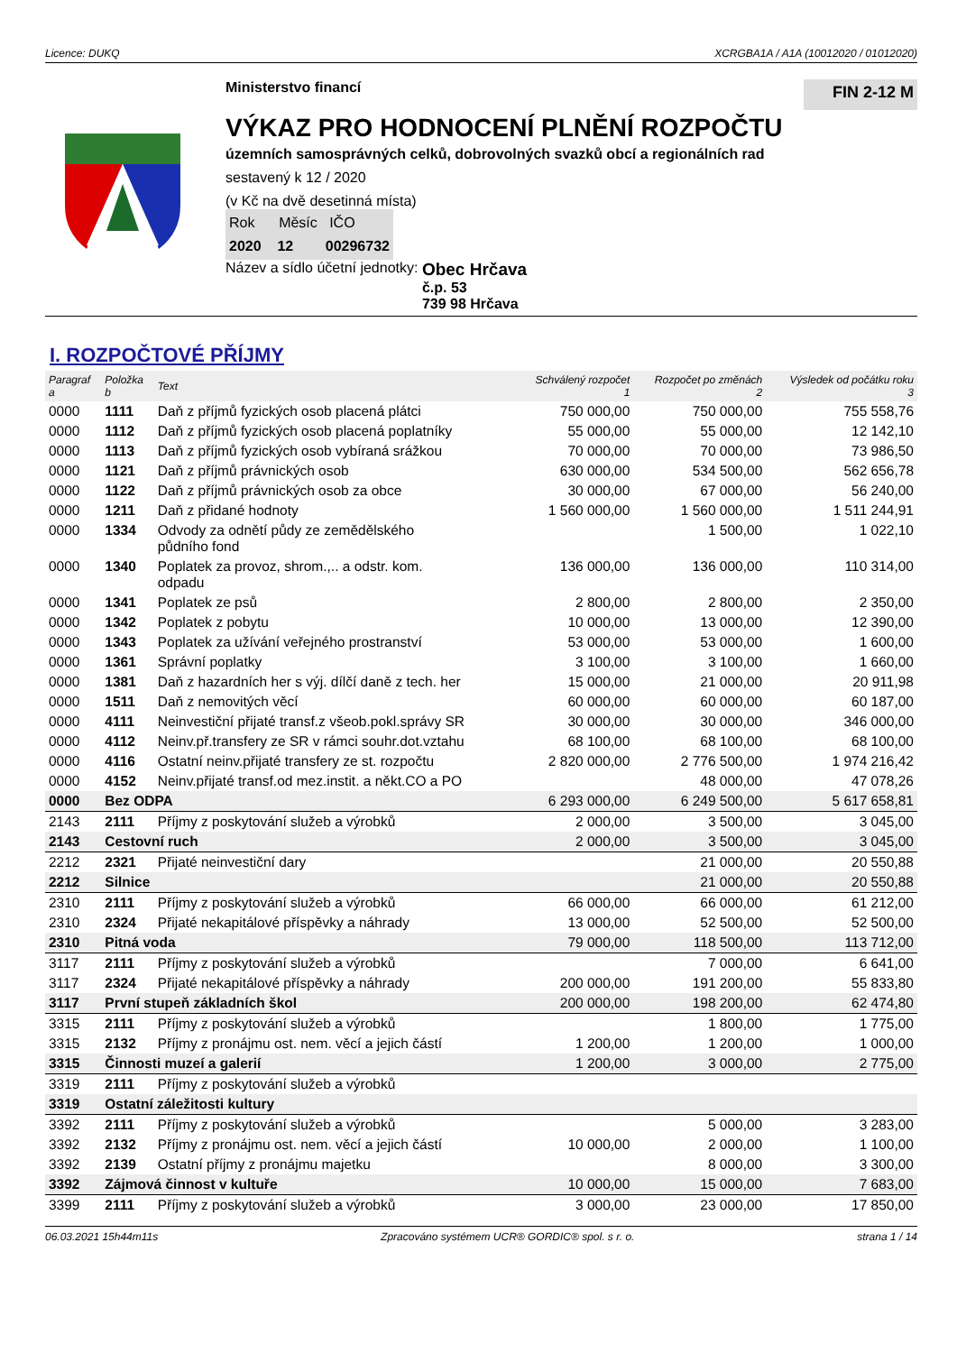Licence: DUKQ XCRGBA1A / A1A (10012020 / 01012020)
Ministerstvo financí
FIN 2-12 M
VÝKAZ PRO HODNOCENÍ PLNĚNÍ ROZPOČTU
územních samosprávných celků, dobrovolných svazků obcí a regionálních rad
sestavený k 12 / 2020
(v Kč na dvě desetinná místa)
Rok Měsíc IČO
2020 12 00296732
Název a sídlo účetní jednotky: Obec Hrčava
č.p. 53
739 98 Hrčava
I. ROZPOČTOVÉ PŘÍJMY
| Paragraf a | Položka b | Text | Schválený rozpočet 1 | Rozpočet po změnách 2 | Výsledek od počátku roku 3 |
| --- | --- | --- | --- | --- | --- |
| 0000 | 1111 | Daň z příjmů fyzických osob placená plátci | 750 000,00 | 750 000,00 | 755 558,76 |
| 0000 | 1112 | Daň z příjmů fyzických osob placená poplatníky | 55 000,00 | 55 000,00 | 12 142,10 |
| 0000 | 1113 | Daň z příjmů fyzických osob vybíraná srážkou | 70 000,00 | 70 000,00 | 73 986,50 |
| 0000 | 1121 | Daň z příjmů právnických osob | 630 000,00 | 534 500,00 | 562 656,78 |
| 0000 | 1122 | Daň z příjmů právnických osob za obce | 30 000,00 | 67 000,00 | 56 240,00 |
| 0000 | 1211 | Daň z přidané hodnoty | 1 560 000,00 | 1 560 000,00 | 1 511 244,91 |
| 0000 | 1334 | Odvody za odnětí půdy ze zemědělského půdního fond | | 1 500,00 | 1 022,10 |
| 0000 | 1340 | Poplatek za provoz, shrom.,.. a odstr. kom. odpadu | 136 000,00 | 136 000,00 | 110 314,00 |
| 0000 | 1341 | Poplatek ze psů | 2 800,00 | 2 800,00 | 2 350,00 |
| 0000 | 1342 | Poplatek z pobytu | 10 000,00 | 13 000,00 | 12 390,00 |
| 0000 | 1343 | Poplatek za užívání veřejného prostranství | 53 000,00 | 53 000,00 | 1 600,00 |
| 0000 | 1361 | Správní poplatky | 3 100,00 | 3 100,00 | 1 660,00 |
| 0000 | 1381 | Daň z hazardních her s výj. dílčí daně z tech. her | 15 000,00 | 21 000,00 | 20 911,98 |
| 0000 | 1511 | Daň z nemovitých věcí | 60 000,00 | 60 000,00 | 60 187,00 |
| 0000 | 4111 | Neinvestiční přijaté transf.z všeob.pokl.správy SR | 30 000,00 | 30 000,00 | 346 000,00 |
| 0000 | 4112 | Neinv.př.transfery ze SR v rámci souhr.dot.vztahu | 68 100,00 | 68 100,00 | 68 100,00 |
| 0000 | 4116 | Ostatní neinv.přijaté transfery ze st. rozpočtu | 2 820 000,00 | 2 776 500,00 | 1 974 216,42 |
| 0000 | 4152 | Neinv.přijaté transf.od mez.instit. a někt.CO a PO | | 48 000,00 | 47 078,26 |
| 0000 | Bez ODPA | | 6 293 000,00 | 6 249 500,00 | 5 617 658,81 |
| 2143 | 2111 | Příjmy z poskytování služeb a výrobků | 2 000,00 | 3 500,00 | 3 045,00 |
| 2143 | Cestovní ruch | | 2 000,00 | 3 500,00 | 3 045,00 |
| 2212 | 2321 | Přijaté neinvestiční dary | | 21 000,00 | 20 550,88 |
| 2212 | Silnice | | | 21 000,00 | 20 550,88 |
| 2310 | 2111 | Příjmy z poskytování služeb a výrobků | 66 000,00 | 66 000,00 | 61 212,00 |
| 2310 | 2324 | Přijaté nekapitálové příspěvky a náhrady | 13 000,00 | 52 500,00 | 52 500,00 |
| 2310 | Pitná voda | | 79 000,00 | 118 500,00 | 113 712,00 |
| 3117 | 2111 | Příjmy z poskytování služeb a výrobků | | 7 000,00 | 6 641,00 |
| 3117 | 2324 | Přijaté nekapitálové příspěvky a náhrady | 200 000,00 | 191 200,00 | 55 833,80 |
| 3117 | První stupeň základních škol | | 200 000,00 | 198 200,00 | 62 474,80 |
| 3315 | 2111 | Příjmy z poskytování služeb a výrobků | | 1 800,00 | 1 775,00 |
| 3315 | 2132 | Příjmy z pronájmu ost. nem. věcí a jejich částí | 1 200,00 | 1 200,00 | 1 000,00 |
| 3315 | Činnosti muzeí a galerií | | 1 200,00 | 3 000,00 | 2 775,00 |
| 3319 | 2111 | Příjmy z poskytování služeb a výrobků | | | |
| 3319 | Ostatní záležitosti kultury | | | | |
| 3392 | 2111 | Příjmy z poskytování služeb a výrobků | | 5 000,00 | 3 283,00 |
| 3392 | 2132 | Příjmy z pronájmu ost. nem. věcí a jejich částí | 10 000,00 | 2 000,00 | 1 100,00 |
| 3392 | 2139 | Ostatní příjmy z pronájmu majetku | | 8 000,00 | 3 300,00 |
| 3392 | Zájmová činnost v kultuře | | 10 000,00 | 15 000,00 | 7 683,00 |
| 3399 | 2111 | Příjmy z poskytování služeb a výrobků | 3 000,00 | 23 000,00 | 17 850,00 |
06.03.2021 15h44m11s Zpracováno systémem UCR® GORDIC® spol. s r. o. strana 1 / 14